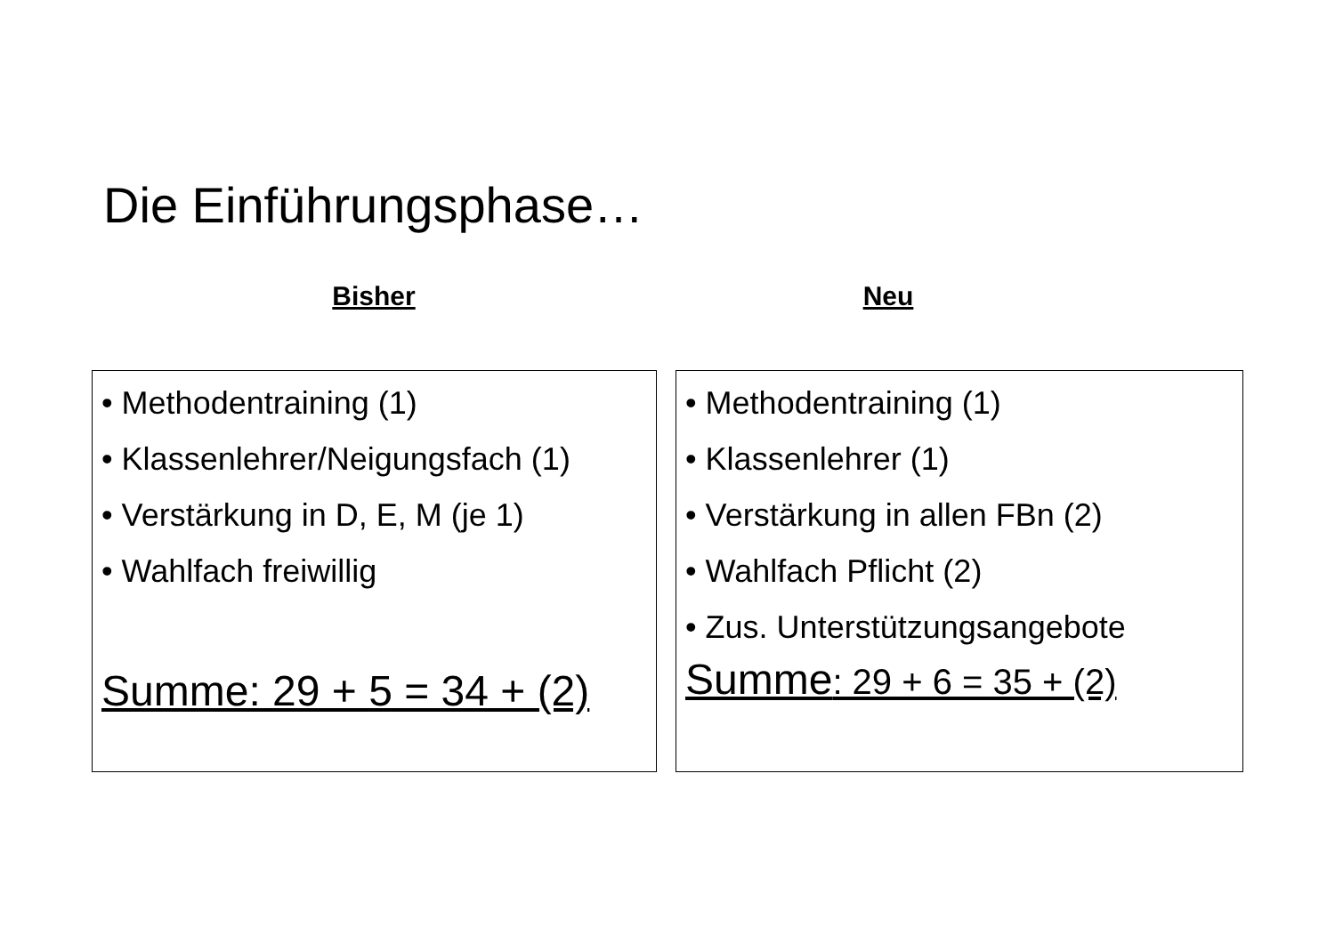Die Einführungsphase…
Bisher Neu
• Methodentraining (1)
• Klassenlehrer/Neigungsfach (1)
• Verstärkung in D, E, M (je 1)
• Wahlfach freiwillig
Summe: 29 + 5 = 34 + (2)
• Methodentraining (1)
• Klassenlehrer (1)
• Verstärkung in allen FBn (2)
• Wahlfach Pflicht (2)
• Zus. Unterstützungsangebote
Summe: 29 + 6 = 35 + (2)